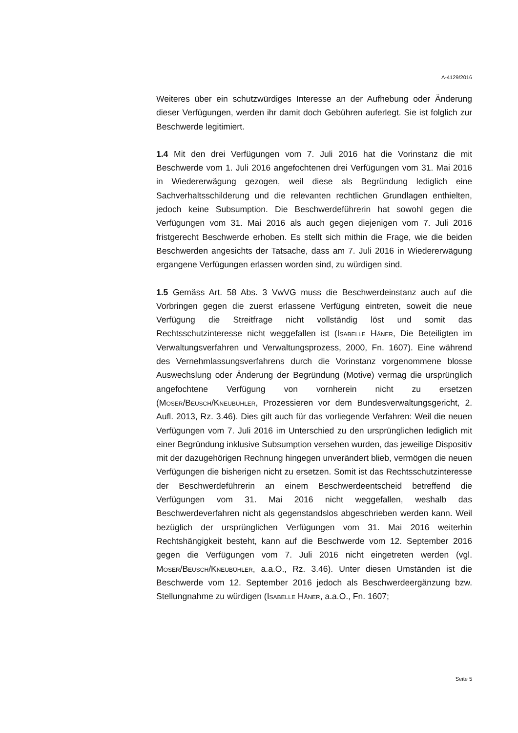A-4129/2016
Weiteres über ein schutzwürdiges Interesse an der Aufhebung oder Änderung dieser Verfügungen, werden ihr damit doch Gebühren auferlegt. Sie ist folglich zur Beschwerde legitimiert.
1.4 Mit den drei Verfügungen vom 7. Juli 2016 hat die Vorinstanz die mit Beschwerde vom 1. Juli 2016 angefochtenen drei Verfügungen vom 31. Mai 2016 in Wiedererwägung gezogen, weil diese als Begründung lediglich eine Sachverhaltsschilderung und die relevanten rechtlichen Grundlagen enthielten, jedoch keine Subsumption. Die Beschwerdeführerin hat sowohl gegen die Verfügungen vom 31. Mai 2016 als auch gegen diejenigen vom 7. Juli 2016 fristgerecht Beschwerde erhoben. Es stellt sich mithin die Frage, wie die beiden Beschwerden angesichts der Tatsache, dass am 7. Juli 2016 in Wiedererwägung ergangene Verfügungen erlassen worden sind, zu würdigen sind.
1.5 Gemäss Art. 58 Abs. 3 VwVG muss die Beschwerdeinstanz auch auf die Vorbringen gegen die zuerst erlassene Verfügung eintreten, soweit die neue Verfügung die Streitfrage nicht vollständig löst und somit das Rechtsschutzinteresse nicht weggefallen ist (Isabelle Häner, Die Beteiligten im Verwaltungsverfahren und Verwaltungsprozess, 2000, Fn. 1607). Eine während des Vernehmlassungsverfahrens durch die Vorinstanz vorgenommene blosse Auswechslung oder Änderung der Begründung (Motive) vermag die ursprünglich angefochtene Verfügung von vornherein nicht zu ersetzen (Moser/Beusch/Kneubühler, Prozessieren vor dem Bundesverwaltungsgericht, 2. Aufl. 2013, Rz. 3.46). Dies gilt auch für das vorliegende Verfahren: Weil die neuen Verfügungen vom 7. Juli 2016 im Unterschied zu den ursprünglichen lediglich mit einer Begründung inklusive Subsumption versehen wurden, das jeweilige Dispositiv mit der dazugehörigen Rechnung hingegen unverändert blieb, vermögen die neuen Verfügungen die bisherigen nicht zu ersetzen. Somit ist das Rechtsschutzinteresse der Beschwerdeführerin an einem Beschwerdeentscheid betreffend die Verfügungen vom 31. Mai 2016 nicht weggefallen, weshalb das Beschwerdeverfahren nicht als gegenstandslos abgeschrieben werden kann. Weil bezüglich der ursprünglichen Verfügungen vom 31. Mai 2016 weiterhin Rechtshängigkeit besteht, kann auf die Beschwerde vom 12. September 2016 gegen die Verfügungen vom 7. Juli 2016 nicht eingetreten werden (vgl. Moser/Beusch/Kneubühler, a.a.O., Rz. 3.46). Unter diesen Umständen ist die Beschwerde vom 12. September 2016 jedoch als Beschwerdeergänzung bzw. Stellungnahme zu würdigen (Isabelle Häner, a.a.O., Fn. 1607;
Seite 5